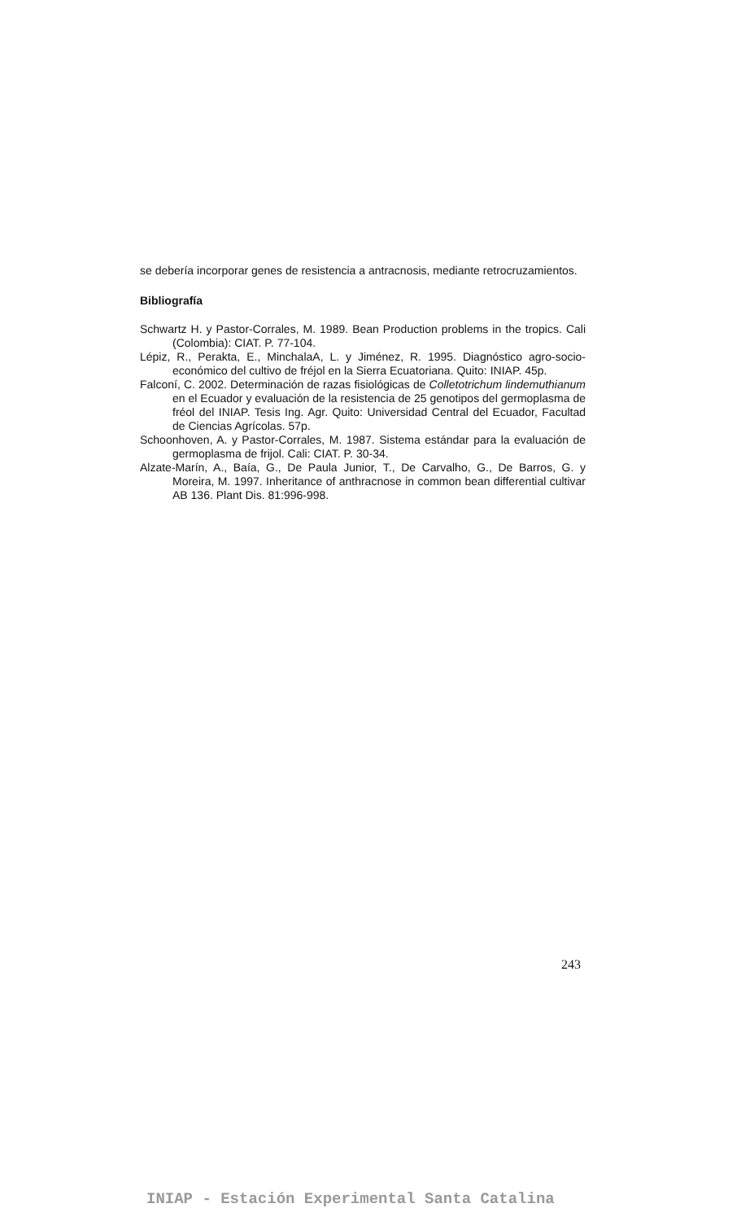se debería incorporar genes de resistencia a antracnosis, mediante retrocruzamientos.
Bibliografía
Schwartz H. y Pastor-Corrales, M. 1989. Bean Production problems in the tropics. Cali (Colombia): CIAT. P. 77-104.
Lépiz, R., Perakta, E., MinchalaA, L. y Jiménez, R. 1995. Diagnóstico agro-socio-económico del cultivo de fréjol en la Sierra Ecuatoriana. Quito: INIAP. 45p.
Falconí, C. 2002. Determinación de razas fisiológicas de Colletotrichum lindemuthianum en el Ecuador y evaluación de la resistencia de 25 genotipos del germoplasma de fréol del INIAP. Tesis Ing. Agr. Quito: Universidad Central del Ecuador, Facultad de Ciencias Agrícolas. 57p.
Schoonhoven, A. y Pastor-Corrales, M. 1987. Sistema estándar para la evaluación de germoplasma de frijol. Cali: CIAT. P. 30-34.
Alzate-Marín, A., Baía, G., De Paula Junior, T., De Carvalho, G., De Barros, G. y Moreira, M. 1997. Inheritance of anthracnose in common bean differential cultivar AB 136. Plant Dis. 81:996-998.
243
INIAP - Estación Experimental Santa Catalina